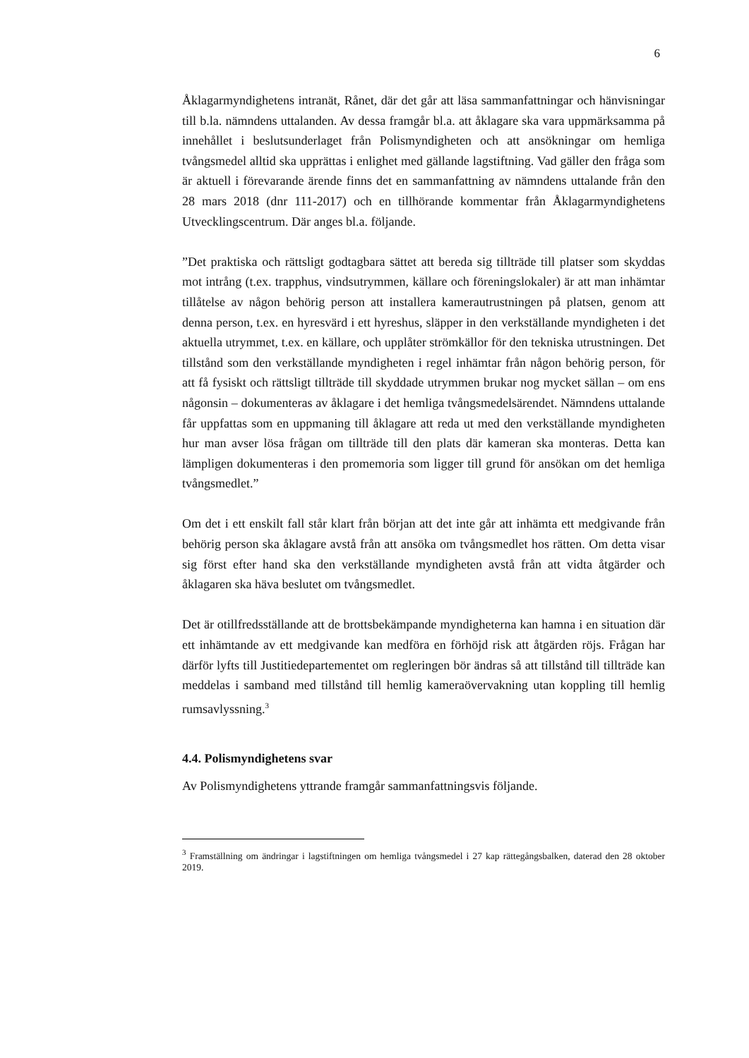6
Åklagarmyndighetens intranät, Rånet, där det går att läsa sammanfattningar och hänvisningar till b.la. nämndens uttalanden. Av dessa framgår bl.a. att åklagare ska vara uppmärksamma på innehållet i beslutsunderlaget från Polis­myndigheten och att ansökningar om hemliga tvångsmedel alltid ska upprättas i enlighet med gällande lagstiftning. Vad gäller den fråga som är aktuell i före­varande ärende finns det en sammanfattning av nämndens uttalande från den 28 mars 2018 (dnr 111-2017) och en tillhörande kommentar från Åklagar­myndighetens Utvecklingscentrum. Där anges bl.a. följande.
”Det praktiska och rättsligt godtagbara sättet att bereda sig tillträde till platser som skyddas mot intrång (t.ex. trapphus, vindsutrymmen, källare och förenings­lokaler) är att man inhämtar tillåtelse av någon behörig person att installera kamerautrustningen på platsen, genom att denna person, t.ex. en hyresvärd i ett hyreshus, släpper in den verkställande myndigheten i det aktuella utrymmet, t.ex. en källare, och upplåter strömkällor för den tekniska utrustningen. Det till­stånd som den verkställande myndigheten i regel inhämtar från någon behörig person, för att få fysiskt och rättsligt tillträde till skyddade utrymmen brukar nog mycket sällan – om ens någonsin – dokumenteras av åklagare i det hemliga tvångsmedelsärendet. Nämndens uttalande får uppfattas som en uppmaning till åklagare att reda ut med den verkställande myndigheten hur man avser lösa frågan om tillträde till den plats där kameran ska monteras. Detta kan lämpligen dokumenteras i den promemoria som ligger till grund för ansökan om det hem­liga tvångsmedlet.”
Om det i ett enskilt fall står klart från början att det inte går att inhämta ett medgivande från behörig person ska åklagare avstå från att ansöka om tvångsmedlet hos rätten. Om detta visar sig först efter hand ska den verk­ställande myndigheten avstå från att vidta åtgärder och åklagaren ska häva beslutet om tvångsmedlet.
Det är otillfredsställande att de brottsbekämpande myndigheterna kan hamna i en situation där ett inhämtande av ett medgivande kan medföra en förhöjd risk att åtgärden röjs. Frågan har därför lyfts till Justitiedepartementet om regleringen bör ändras så att tillstånd till tillträde kan meddelas i samband med tillstånd till hemlig kameraövervakning utan koppling till hemlig rumsavlyss­ning.<sup>3</sup>
4.4. Polismyndighetens svar
Av Polismyndighetens yttrande framgår sammanfattningsvis följande.
<sup>3</sup> Framställning om ändringar i lagstiftningen om hemliga tvångsmedel i 27 kap rättegångs­balken, daterad den 28 oktober 2019.